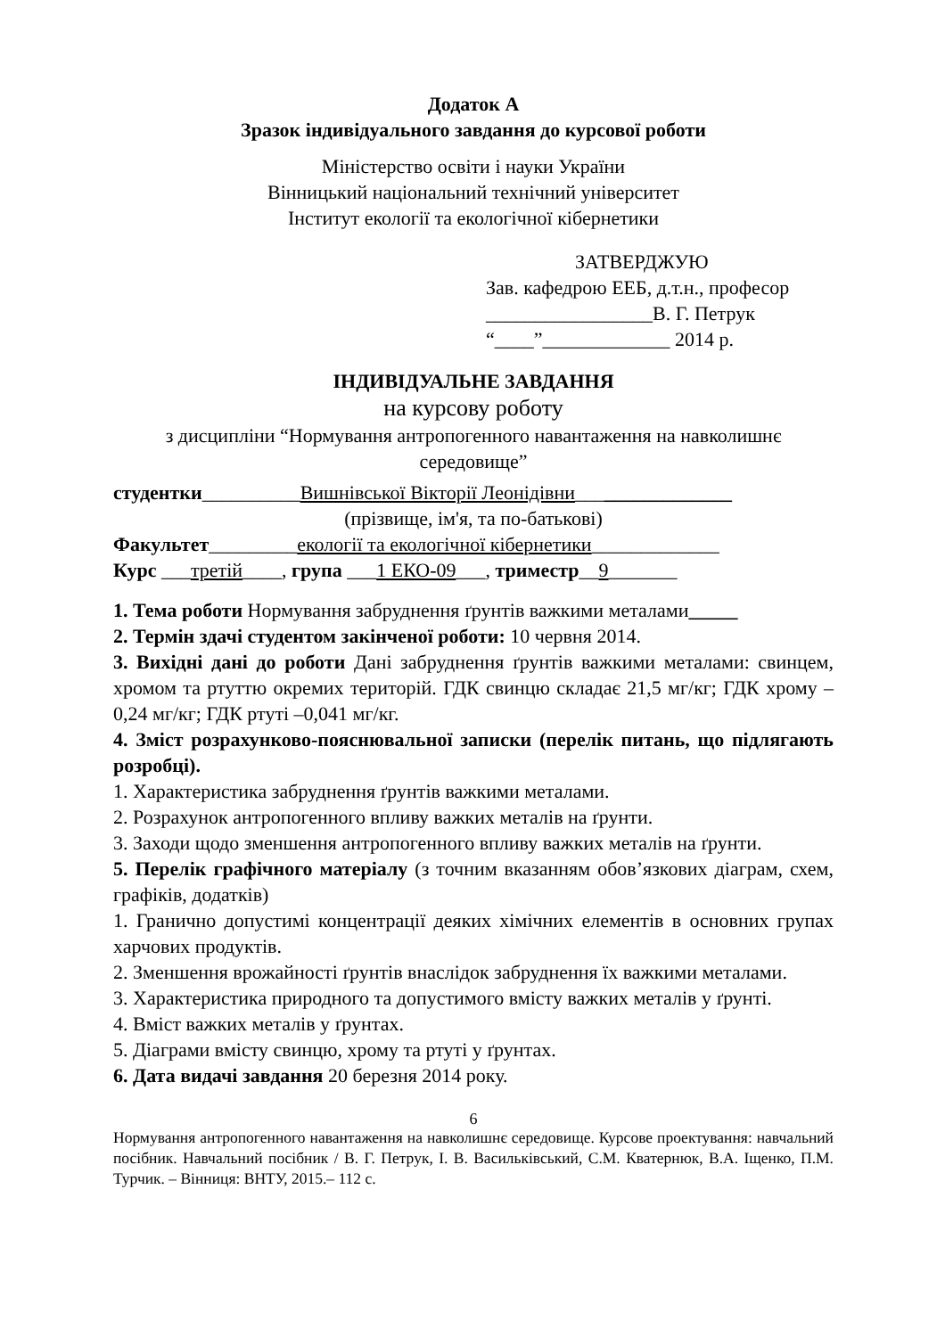Додаток А
Зразок індивідуального завдання до курсової роботи
Міністерство освіти і науки України
Вінницький національний технічний університет
Інститут екології та екологічної кібернетики
ЗАТВЕРДЖУЮ
Зав. кафедрою ЕЕБ, д.т.н., професор
_________________В. Г. Петрук
“____”_____________ 2014 р.
ІНДИВІДУАЛЬНЕ ЗАВДАННЯ
на курсову роботу
з дисципліни “Нормування антропогенного навантаження на навколишнє середовище”
студентки__________Вишнівської Вікторії Леонідівни________________
(прізвище, ім'я, та по-батькові)
Факультет_________екології та екологічної кібернетики_____________
Курс ___третій____, група ___1 ЕКО-09___, триместр__9_______
1. Тема роботи Нормування забруднення ґрунтів важкими металами_____
2. Термін здачі студентом закінченої роботи: 10 червня 2014.
3. Вихідні дані до роботи Дані забруднення ґрунтів важкими металами: свинцем, хромом та ртуттю окремих територій. ГДК свинцю складає 21,5 мг/кг; ГДК хрому – 0,24 мг/кг; ГДК ртуті –0,041 мг/кг.
4. Зміст розрахунково-пояснювальної записки (перелік питань, що підлягають розробці).
1. Характеристика забруднення ґрунтів важкими металами.
2. Розрахунок антропогенного впливу важких металів на ґрунти.
3. Заходи щодо зменшення антропогенного впливу важких металів на ґрунти.
5. Перелік графічного матеріалу (з точним вказанням обов’язкових діаграм, схем, графіків, додатків)
1. Гранично допустимі концентрації деяких хімічних елементів в основних групах харчових продуктів.
2. Зменшення врожайності ґрунтів внаслідок забруднення їх важкими металами.
3. Характеристика природного та допустимого вмісту важких металів у ґрунті.
4. Вміст важких металів у ґрунтах.
5. Діаграми вмісту свинцю, хрому та ртуті у ґрунтах.
6. Дата видачі завдання 20 березня 2014 року.
6
Нормування антропогенного навантаження на навколишнє середовище. Курсове проектування: навчальний посібник. Навчальний посібник / В. Г. Петрук, І. В. Васильківський, С.М. Кватернюк, В.А. Іщенко, П.М. Турчик. – Вінниця: ВНТУ, 2015.– 112 с.